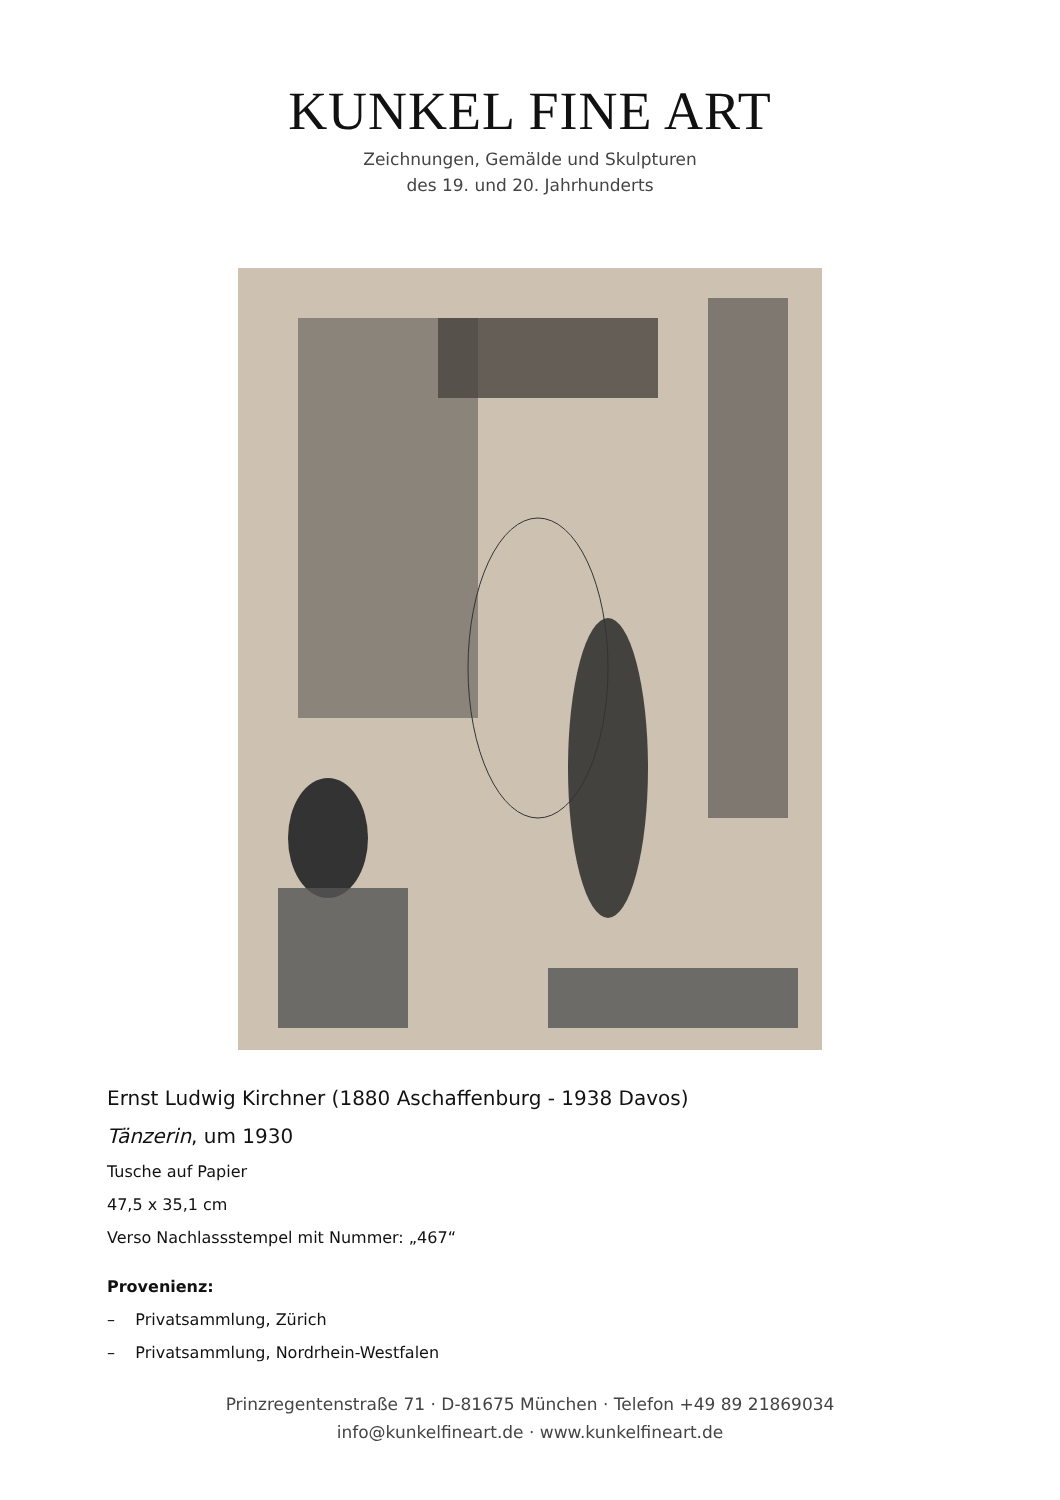KUNKEL FINE ART
Zeichnungen, Gemälde und Skulpturen
des 19. und 20. Jahrhunderts
Ernst Ludwig Kirchner (1880 Aschaffenburg - 1938 Davos)
Tänzerin, um 1930
Tusche auf Papier
47,5 x 35,1 cm
Verso Nachlassstempel mit Nummer: „467“
Provenienz:
– Privatsammlung, Zürich
– Privatsammlung, Nordrhein-Westfalen
Prinzregentenstraße 71 · D-81675 München · Telefon +49 89 21869034
info@kunkelfineart.de · www.kunkelfineart.de